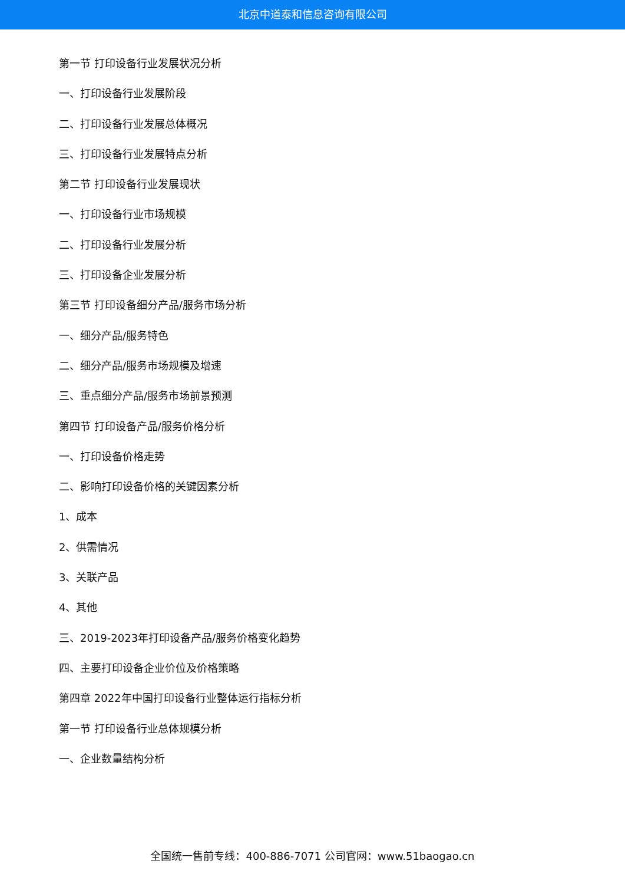北京中道泰和信息咨询有限公司
第一节 打印设备行业发展状况分析
一、打印设备行业发展阶段
二、打印设备行业发展总体概况
三、打印设备行业发展特点分析
第二节 打印设备行业发展现状
一、打印设备行业市场规模
二、打印设备行业发展分析
三、打印设备企业发展分析
第三节 打印设备细分产品/服务市场分析
一、细分产品/服务特色
二、细分产品/服务市场规模及增速
三、重点细分产品/服务市场前景预测
第四节 打印设备产品/服务价格分析
一、打印设备价格走势
二、影响打印设备价格的关键因素分析
1、成本
2、供需情况
3、关联产品
4、其他
三、2019-2023年打印设备产品/服务价格变化趋势
四、主要打印设备企业价位及价格策略
第四章 2022年中国打印设备行业整体运行指标分析
第一节 打印设备行业总体规模分析
一、企业数量结构分析
全国统一售前专线：400-886-7071 公司官网：www.51baogao.cn